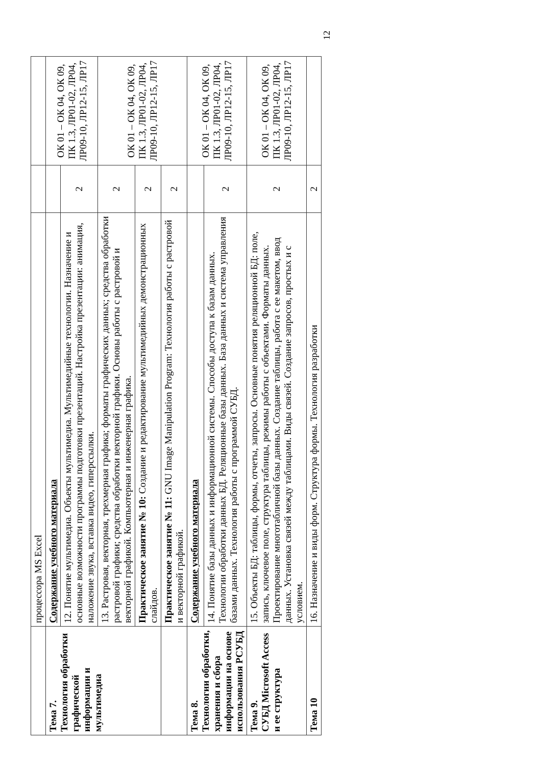| | процессора MS Excel | | |
| Тема 7. Технология обработки графической информации и мультимедиа | Содержание учебного материала | | ОК 01 – ОК 04, ОК 09, ПК 1.3, ЛР01-02, ЛР04, ЛР09-10, ЛР12-15, ЛР17 |
| | 12. Понятие мультимедиа. Объекты мультимедиа. Мультимедийные технологии. Назначение и основные возможности программы подготовки презентаций. Настройка презентации: анимация, наложение звука, вставка видео, гиперссылки. | 2 | |
| | 13. Растровая, векторная, трехмерная графика; форматы графических данных; средства обработки растровой графики; средства обработки векторной графики. Основы работы с растровой и векторной графикой. Компьютерная и инженерная графика. | 2 | ОК 01 – ОК 04, ОК 09, ПК 1.3, ЛР01-02, ЛР04, ЛР09-10, ЛР12-15, ЛР17 |
| | Практическое занятие № 10: Создание и редактирование мультимедийных демонстрационных слайдов. | 2 | |
| | Практическое занятие № 11: GNU Image Manipulation Program: Технология работы с растровой и векторной графикой. | 2 | |
| Тема 8. Технологии обработки, хранения и сбора информации на основе использования РСУБД | Содержание учебного материала | | ОК 01 – ОК 04, ОК 09, ПК 1.3, ЛР01-02, ЛР04, ЛР09-10, ЛР12-15, ЛР17 |
| | 14. Понятие базы данных и информационной системы. Способы доступа к базам данных. Технологии обработки данных БД. Реляционные базы данных. База данных и система управления базами данных. Технология работы с программой СУБД. | 2 | |
| Тема 9. СУБД Microsoft Access и ее структура | 15. Объекты БД: таблицы, формы, отчеты, запросы. Основные понятия реляционной БД: поле, запись, ключевое поле, структура таблицы, режимы работы с объектами. Форматы данных. Проектирование многотабличной базы данных. Создание таблицы, работа с ее макетом, ввод данных. Установка связей между таблицами. Виды связей. Создание запросов, простых и с условием. | 2 | ОК 01 – ОК 04, ОК 09, ПК 1.3, ЛР01-02, ЛР04, ЛР09-10, ЛР12-15, ЛР17 |
| Тема 10 | 16. Назначение и виды форм. Структура формы. Технология разработки | 2 | |
12